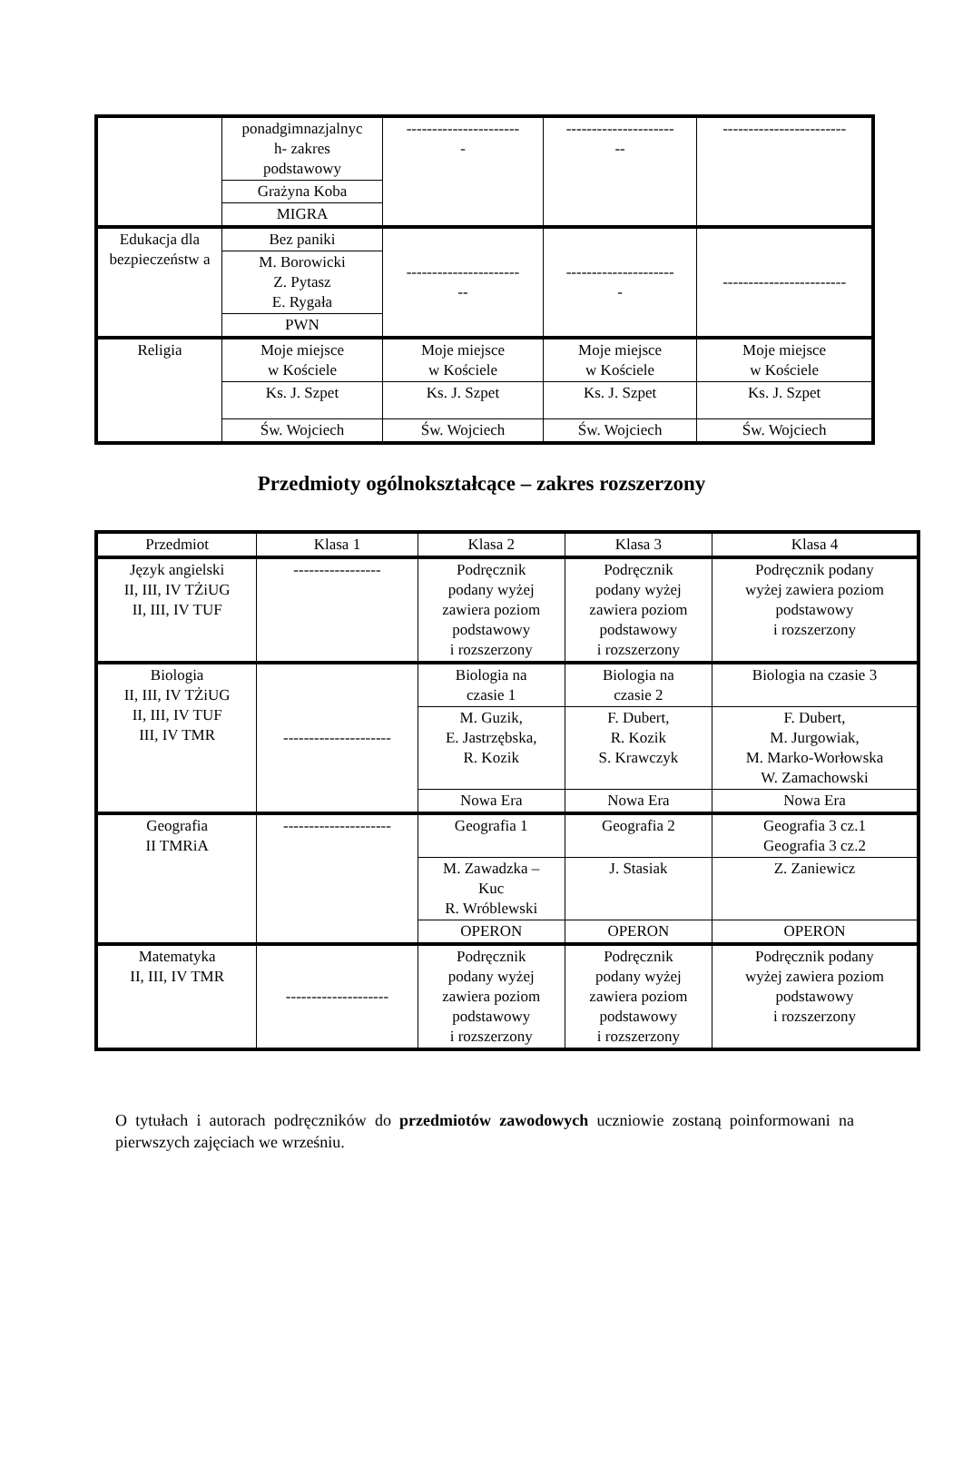| | ponadgimnazjalnyc h- zakres podstawowy | ---------------------- - | --------------------- -- | ------------------------ |
| | Grażyna Koba | | | |
| | MIGRA | | | |
| Edukacja dla bezpieczeństw a | Bez paniki | ---------------------- -- | --------------------- - | ------------------------ |
| | M. Borowicki Z. Pytasz E. Rygała | | | |
| | PWN | | | |
| Religia | Moje miejsce w Kościele | Moje miejsce w Kościele | Moje miejsce w Kościele | Moje miejsce w Kościele |
| | Ks. J. Szpet | Ks. J. Szpet | Ks. J. Szpet | Ks. J. Szpet |
| | Św. Wojciech | Św. Wojciech | Św. Wojciech | Św. Wojciech |
Przedmioty ogólnokształcące – zakres rozszerzony
| Przedmiot | Klasa 1 | Klasa 2 | Klasa 3 | Klasa 4 |
| --- | --- | --- | --- | --- |
| Język angielski II, III, IV TŻiUG II, III, IV TUF | ----------------- | Podręcznik podany wyżej zawiera poziom podstawowy i rozszerzony | Podręcznik podany wyżej zawiera poziom podstawowy i rozszerzony | Podręcznik podany wyżej zawiera poziom podstawowy i rozszerzony |
| Biologia II, III, IV TŻiUG II, III, IV TUF III, IV TMR | --------------------- | Biologia na czasie 1 | Biologia na czasie 2 | Biologia na czasie 3 |
| | | M. Guzik, E. Jastrzębska, R. Kozik | F. Dubert, R. Kozik S. Krawczyk | F. Dubert, M. Jurgowiak, M. Marko-Worłowska W. Zamachowski |
| | | Nowa Era | Nowa Era | Nowa Era |
| Geografia II TMRiA | --------------------- | Geografia 1 | Geografia 2 | Geografia 3 cz.1 Geografia 3 cz.2 |
| | | M. Zawadzka – Kuc R. Wróblewski | J. Stasiak | Z. Zaniewicz |
| | | OPERON | OPERON | OPERON |
| Matematyka II, III, IV TMR | -------------------- | Podręcznik podany wyżej zawiera poziom podstawowy i rozszerzony | Podręcznik podany wyżej zawiera poziom podstawowy i rozszerzony | Podręcznik podany wyżej zawiera poziom podstawowy i rozszerzony |
O tytułach i autorach podręczników do przedmiotów zawodowych uczniowie zostaną poinformowani na pierwszych zajęciach we wrześniu.